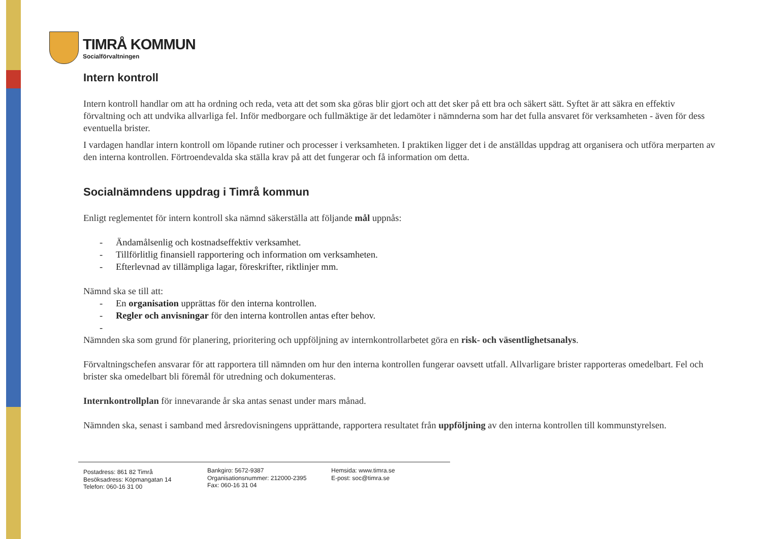TIMRÅ KOMMUN
Socialförvaltningen
Intern kontroll
Intern kontroll handlar om att ha ordning och reda, veta att det som ska göras blir gjort och att det sker på ett bra och säkert sätt. Syftet är att säkra en effektiv förvaltning och att undvika allvarliga fel. Inför medborgare och fullmäktige är det ledamöter i nämnderna som har det fulla ansvaret för verksamheten - även för dess eventuella brister.
I vardagen handlar intern kontroll om löpande rutiner och processer i verksamheten. I praktiken ligger det i de anställdas uppdrag att organisera och utföra merparten av den interna kontrollen. Förtroendevalda ska ställa krav på att det fungerar och få information om detta.
Socialnämndens uppdrag i Timrå kommun
Enligt reglementet för intern kontroll ska nämnd säkerställa att följande mål uppnås:
- Ändamålsenlig och kostnadseffektiv verksamhet.
- Tillförlitlig finansiell rapportering och information om verksamheten.
- Efterlevnad av tillämpliga lagar, föreskrifter, riktlinjer mm.
Nämnd ska se till att:
- En organisation upprättas för den interna kontrollen.
- Regler och anvisningar för den interna kontrollen antas efter behov.
-
Nämnden ska som grund för planering, prioritering och uppföljning av internkontrollarbetet göra en risk- och väsentlighetsanalys.
Förvaltningschefen ansvarar för att rapportera till nämnden om hur den interna kontrollen fungerar oavsett utfall. Allvarligare brister rapporteras omedelbart. Fel och brister ska omedelbart bli föremål för utredning och dokumenteras.
Internkontrollplan för innevarande år ska antas senast under mars månad.
Nämnden ska, senast i samband med årsredovisningens upprättande, rapportera resultatet från uppföljning av den interna kontrollen till kommunstyrelsen.
Postadress: 861 82 Timrå
Besöksadress: Köpmangatan 14
Telefon: 060-16 31 00
Bankgiro: 5672-9387
Organisationsnummer: 212000-2395
Fax: 060-16 31 04
Hemsida: www.timra.se
E-post: soc@timra.se